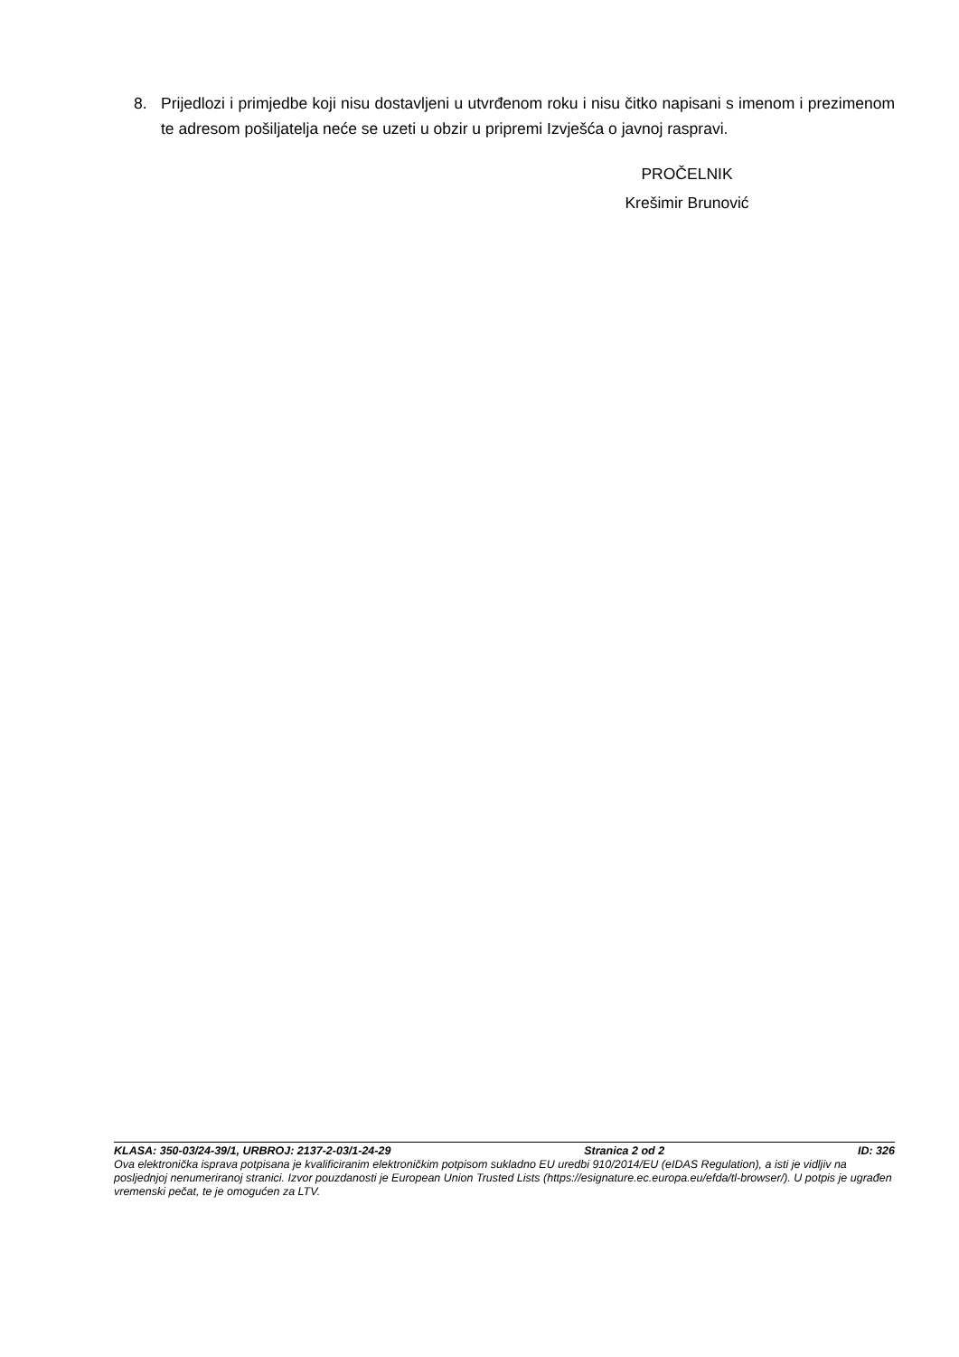8. Prijedlozi i primjedbe koji nisu dostavljeni u utvrđenom roku i nisu čitko napisani s imenom i prezimenom te adresom pošiljatelja neće se uzeti u obzir u pripremi Izvješća o javnoj raspravi.
PROČELNIK
Krešimir Brunović
KLASA: 350-03/24-39/1, URBROJ: 2137-2-03/1-24-29 Stranica 2 od 2 ID: 326
Ova elektronička isprava potpisana je kvalificiranim elektroničkim potpisom sukladno EU uredbi 910/2014/EU (eIDAS Regulation), a isti je vidljiv na posljednjoj nenumeriranoj stranici. Izvor pouzdanosti je European Union Trusted Lists (https://esignature.ec.europa.eu/efda/tl-browser/). U potpis je ugrađen vremenski pečat, te je omogućen za LTV.